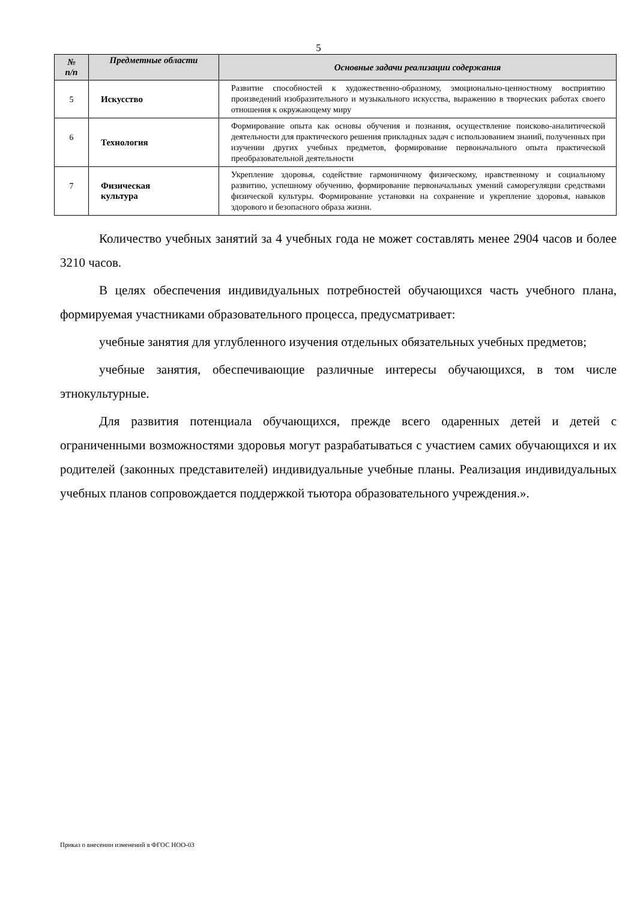5
| № п/п | Предметные области | Основные задачи реализации содержания |
| --- | --- | --- |
| 5 | Искусство | Развитие способностей к художественно-образному, эмоционально-ценностному восприятию произведений изобразительного и музыкального искусства, выражению в творческих работах своего отношения к окружающему миру |
| 6 | Технология | Формирование опыта как основы обучения и познания, осуществление поисково-аналитической деятельности для практического решения прикладных задач с использованием знаний, полученных при изучении других учебных предметов, формирование первоначального опыта практической преобразовательной деятельности |
| 7 | Физическая культура | Укрепление здоровья, содействие гармоничному физическому, нравственному и социальному развитию, успешному обучению, формирование первоначальных умений саморегуляции средствами физической культуры. Формирование установки на сохранение и укрепление здоровья, навыков здорового и безопасного образа жизни. |
Количество учебных занятий за 4 учебных года не может составлять менее 2904 часов и более 3210 часов.
В целях обеспечения индивидуальных потребностей обучающихся часть учебного плана, формируемая участниками образовательного процесса, предусматривает:
учебные занятия для углубленного изучения отдельных обязательных учебных предметов;
учебные занятия, обеспечивающие различные интересы обучающихся, в том числе этнокультурные.
Для развития потенциала обучающихся, прежде всего одаренных детей и детей с ограниченными возможностями здоровья могут разрабатываться с участием самих обучающихся и их родителей (законных представителей) индивидуальные учебные планы. Реализация индивидуальных учебных планов сопровождается поддержкой тьютора образовательного учреждения.».
Приказ о внесении изменений в ФГОС НОО-03